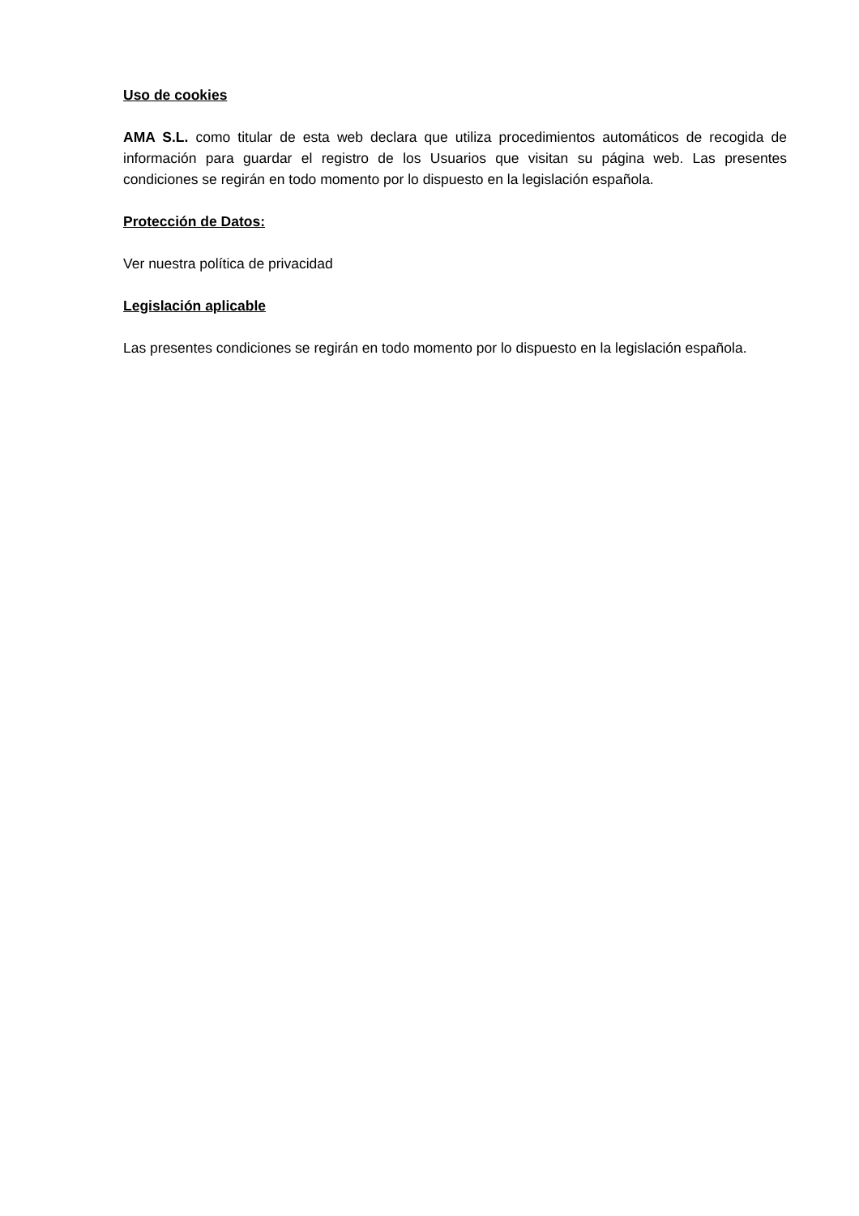Uso de cookies
AMA S.L. como titular de esta web declara que utiliza procedimientos automáticos de recogida de información para guardar el registro de los Usuarios que visitan su página web. Las presentes condiciones se regirán en todo momento por lo dispuesto en la legislación española.
Protección de Datos:
Ver nuestra política de privacidad
Legislación aplicable
Las presentes condiciones se regirán en todo momento por lo dispuesto en la legislación española.